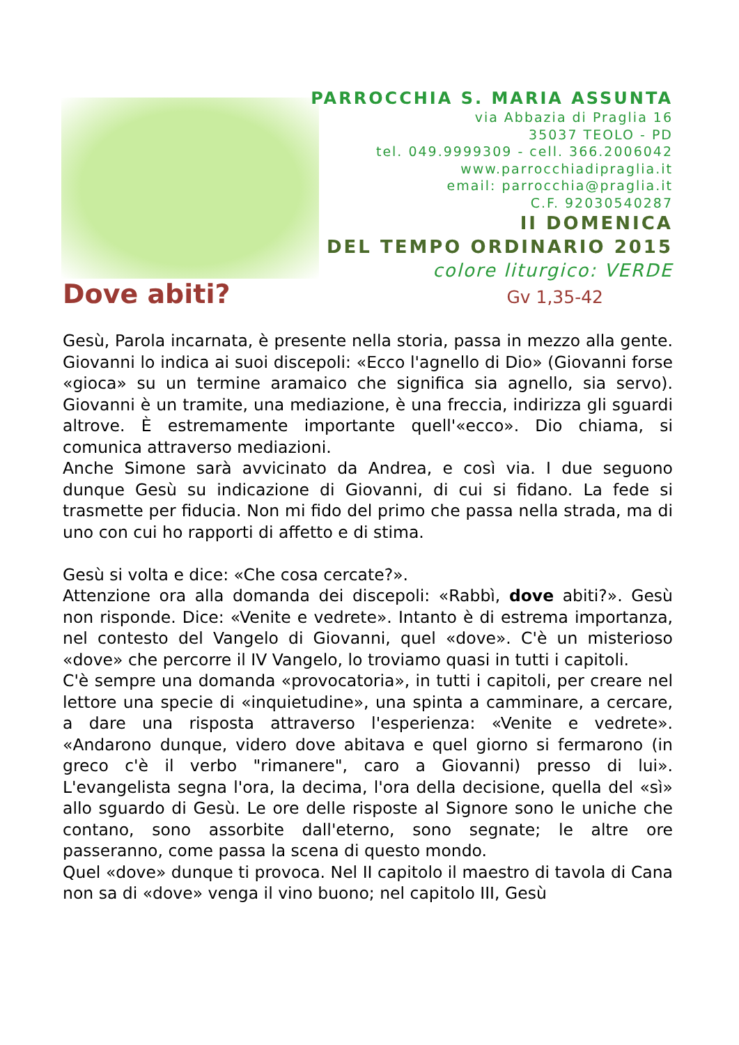PARROCCHIA S. MARIA ASSUNTA
via Abbazia di Praglia 16
35037 TEOLO - PD
tel. 049.9999309 - cell. 366.2006042
www.parrocchiadipraglia.it
email: parrocchia@praglia.it
C.F. 92030540287
II DOMENICA
DEL TEMPO ORDINARIO 2015
colore liturgico: VERDE
Dove abiti?
Gv 1,35-42
Gesù, Parola incarnata, è presente nella storia, passa in mezzo alla gente. Giovanni lo indica ai suoi discepoli: «Ecco l'agnello di Dio» (Giovanni forse «gioca» su un termine aramaico che significa sia agnello, sia servo). Giovanni è un tramite, una mediazione, è una freccia, indirizza gli sguardi altrove. È estremamente importante quell'«ecco». Dio chiama, si comunica attraverso mediazioni.
Anche Simone sarà avvicinato da Andrea, e così via. I due seguono dunque Gesù su indicazione di Giovanni, di cui si fidano. La fede si trasmette per fiducia. Non mi fido del primo che passa nella strada, ma di uno con cui ho rapporti di affetto e di stima.
Gesù si volta e dice: «Che cosa cercate?».
Attenzione ora alla domanda dei discepoli: «Rabbì, dove abiti?». Gesù non risponde. Dice: «Venite e vedrete». Intanto è di estrema importanza, nel contesto del Vangelo di Giovanni, quel «dove». C'è un misterioso «dove» che percorre il IV Vangelo, lo troviamo quasi in tutti i capitoli.
C'è sempre una domanda «provocatoria», in tutti i capitoli, per creare nel lettore una specie di «inquietudine», una spinta a camminare, a cercare, a dare una risposta attraverso l'esperienza: «Venite e vedrete». «Andarono dunque, videro dove abitava e quel giorno si fermarono (in greco c'è il verbo "rimanere", caro a Giovanni) presso di lui». L'evangelista segna l'ora, la decima, l'ora della decisione, quella del «sì» allo sguardo di Gesù. Le ore delle risposte al Signore sono le uniche che contano, sono assorbite dall'eterno, sono segnate; le altre ore passeranno, come passa la scena di questo mondo.
Quel «dove» dunque ti provoca. Nel II capitolo il maestro di tavola di Cana non sa di «dove» venga il vino buono; nel capitolo III, Gesù